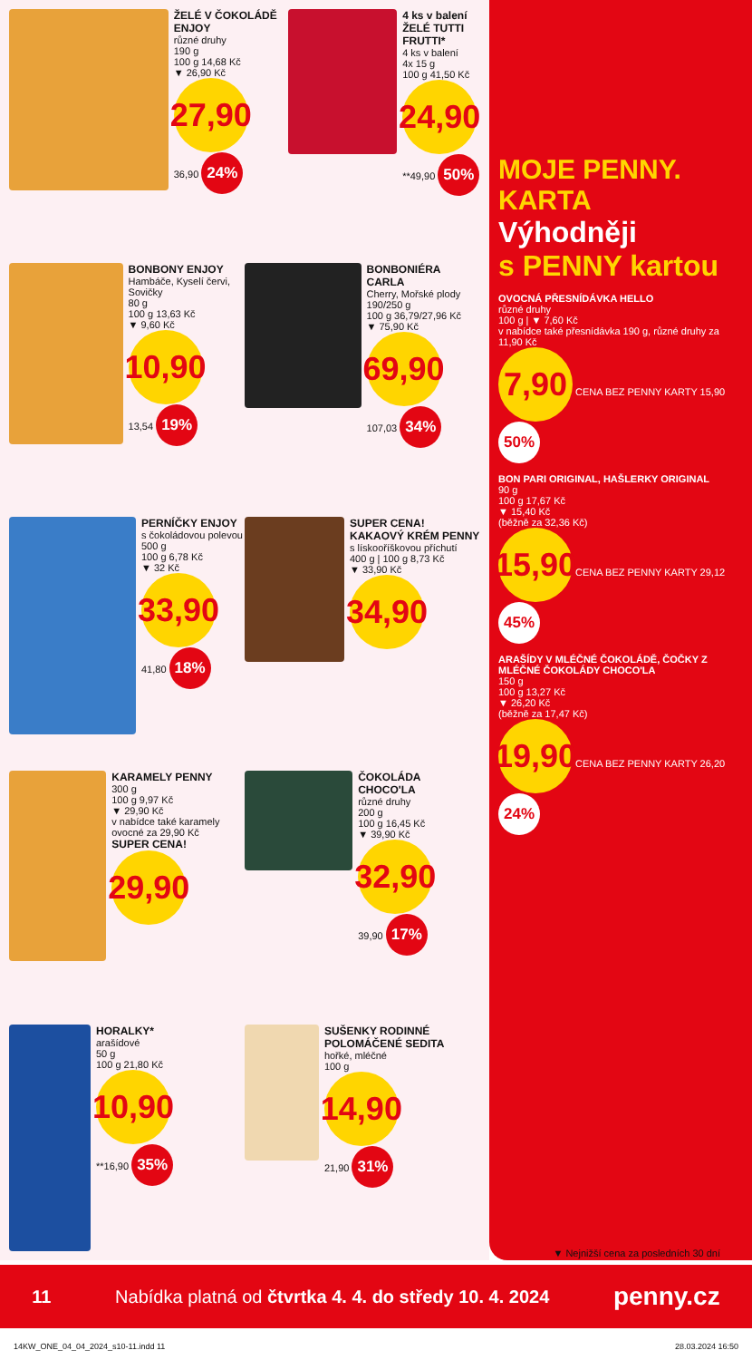ŽELÉ V ČOKOLÁDĚ ENJOY
různé druhy
190 g
100 g 14,68 Kč
▼ 26,90 Kč
27,90
36,90 24%
4 ks v balení
ŽELÉ TUTTI FRUTTI*
4 ks v balení
4x 15 g
100 g 41,50 Kč
24,90
**49,90 50%
BONBONY ENJOY
Hambáče, Kyselí červi, Sovičky
80 g
100 g 13,63 Kč
▼ 9,60 Kč
10,90
13,54 19%
BONBONIÉRA CARLA
Cherry, Mořské plody
190/250 g
100 g 36,79/27,96 Kč
▼ 75,90 Kč
69,90
107,03 34%
PERNÍČKY ENJOY
s čokoládovou polevou
500 g
100 g 6,78 Kč
▼ 32 Kč
33,90
41,80 18%
SUPER CENA!
KAKAOVÝ KRÉM PENNY
s lískooříškovou příchutí
400 g | 100 g 8,73 Kč
▼ 33,90 Kč
34,90
KARAMELY PENNY
300 g
100 g 9,97 Kč
▼ 29,90 Kč
v nabídce také karamely ovocné za 29,90 Kč
SUPER CENA!
29,90
ČOKOLÁDA CHOCO'LA
různé druhy
200 g
100 g 16,45 Kč
▼ 39,90 Kč
32,90
39,90 17%
HORALKY*
arašídové
50 g
100 g 21,80 Kč
10,90
**16,90 35%
SUŠENKY RODINNÉ POLOMÁČENÉ SEDITA
hořké, mléčné
100 g
14,90
21,90 31%
MOJE PENNY. KARTA
Výhodněji
s PENNY kartou
OVOCNÁ PŘESNÍDÁVKA HELLO
různé druhy
100 g | ▼ 7,60 Kč
v nabídce také přesnídávka 190 g, různé druhy za 11,90 Kč
7,90 CENA BEZ PENNY KARTY 15,90 50%
BON PARI ORIGINAL, HAŠLERKY ORIGINAL
90 g
100 g 17,67 Kč
▼ 15,40 Kč
(běžně za 32,36 Kč)
15,90 CENA BEZ PENNY KARTY 29,12 45%
ARAŠÍDY V MLÉČNÉ ČOKOLÁDĚ, ČOČKY Z MLÉČNÉ ČOKOLÁDY CHOCO'LA
150 g
100 g 13,27 Kč
▼ 26,20 Kč
(běžně za 17,47 Kč)
19,90 CENA BEZ PENNY KARTY 26,20 24%
▼ Nejnižší cena za posledních 30 dní
11 Nabídka platná od čtvrtka 4. 4. do středy 10. 4. 2024 penny.cz
14KW_ONE_04_04_2024_s10-11.indd 11 28.03.2024 16:50